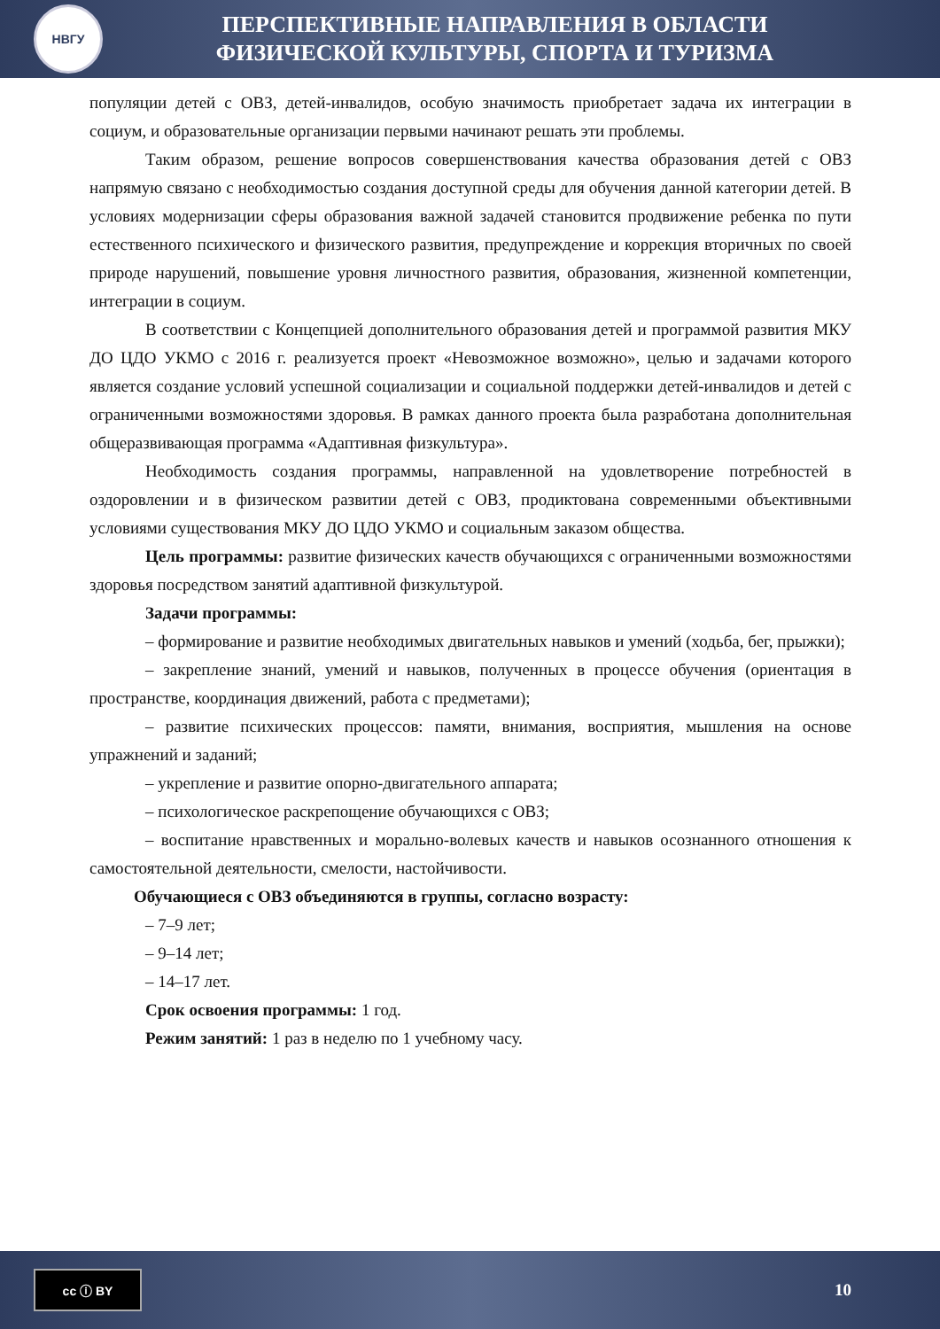НВГУ
ПЕРСПЕКТИВНЫЕ НАПРАВЛЕНИЯ В ОБЛАСТИ
ФИЗИЧЕСКОЙ КУЛЬТУРЫ, СПОРТА И ТУРИЗМА
популяции детей с ОВЗ, детей-инвалидов, особую значимость приобретает задача их интеграции в социум, и образовательные организации первыми начинают решать эти проблемы.
Таким образом, решение вопросов совершенствования качества образования детей с ОВЗ напрямую связано с необходимостью создания доступной среды для обучения данной категории детей. В условиях модернизации сферы образования важной задачей становится продвижение ребенка по пути естественного психического и физического развития, предупреждение и коррекция вторичных по своей природе нарушений, повышение уровня личностного развития, образования, жизненной компетенции, интеграции в социум.
В соответствии с Концепцией дополнительного образования детей и программой развития МКУ ДО ЦДО УКМО с 2016 г. реализуется проект «Невозможное возможно», целью и задачами которого является создание условий успешной социализации и социальной поддержки детей-инвалидов и детей с ограниченными возможностями здоровья. В рамках данного проекта была разработана дополнительная общеразвивающая программа «Адаптивная физкультура».
Необходимость создания программы, направленной на удовлетворение потребностей в оздоровлении и в физическом развитии детей с ОВЗ, продиктована современными объективными условиями существования МКУ ДО ЦДО УКМО и социальным заказом общества.
Цель программы: развитие физических качеств обучающихся с ограниченными возможностями здоровья посредством занятий адаптивной физкультурой.
Задачи программы:
– формирование и развитие необходимых двигательных навыков и умений (ходьба, бег, прыжки);
– закрепление знаний, умений и навыков, полученных в процессе обучения (ориентация в пространстве, координация движений, работа с предметами);
– развитие психических процессов: памяти, внимания, восприятия, мышления на основе упражнений и заданий;
– укрепление и развитие опорно-двигательного аппарата;
– психологическое раскрепощение обучающихся с ОВЗ;
– воспитание нравственных и морально-волевых качеств и навыков осознанного отношения к самостоятельной деятельности, смелости, настойчивости.
Обучающиеся с ОВЗ объединяются в группы, согласно возрасту:
– 7–9 лет;
– 9–14 лет;
– 14–17 лет.
Срок освоения программы: 1 год.
Режим занятий: 1 раз в неделю по 1 учебному часу.
cc ⓘ BY
10